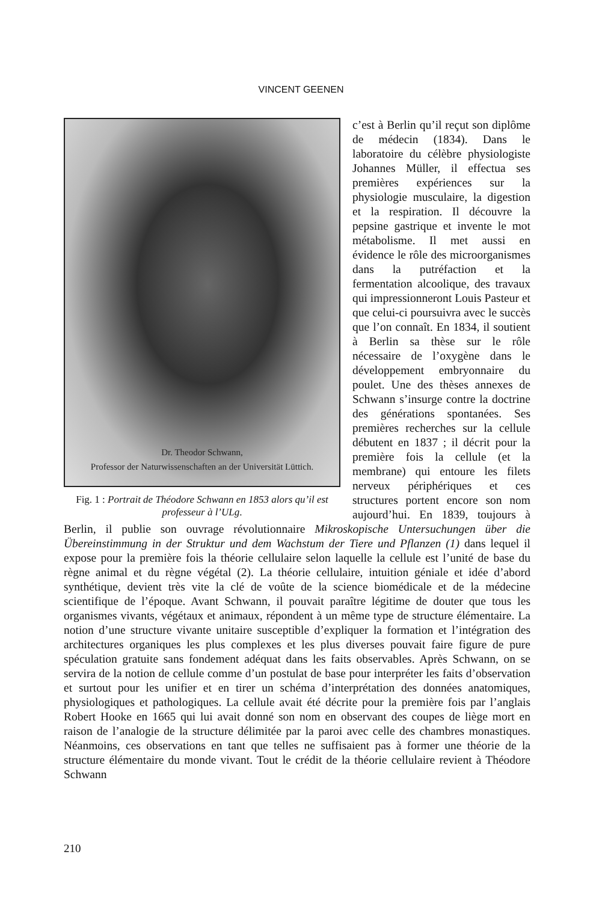VINCENT GEENEN
Dr. Theodor Schwann,
Professor der Naturwissenschaften an der Universität Lüttich.
Fig. 1 : Portrait de Théodore Schwann en 1853 alors qu’il est professeur à l’ULg.
c’est à Berlin qu’il reçut son diplôme de médecin (1834). Dans le laboratoire du célèbre physiologiste Johannes Müller, il effectua ses premières expériences sur la physiologie musculaire, la digestion et la respiration. Il découvre la pepsine gastrique et invente le mot métabolisme. Il met aussi en évidence le rôle des microorganismes dans la putréfaction et la fermentation alcoolique, des travaux qui impressionneront Louis Pasteur et que celui-ci poursuivra avec le succès que l’on connaît. En 1834, il soutient à Berlin sa thèse sur le rôle nécessaire de l’oxygène dans le développement embryonnaire du poulet. Une des thèses annexes de Schwann s’insurge contre la doctrine des générations spontanées. Ses premières recherches sur la cellule débutent en 1837 ; il décrit pour la première fois la cellule (et la membrane) qui entoure les filets nerveux périphériques et ces structures portent encore son nom aujourd’hui. En 1839, toujours à Berlin, il publie son ouvrage révolutionnaire Mikroskopische Untersuchungen über die Übereinstimmung in der Struktur und dem Wachstum der Tiere und Pflanzen (1) dans lequel il expose pour la première fois la théorie cellulaire selon laquelle la cellule est l’unité de base du règne animal et du règne végétal (2). La théorie cellulaire, intuition géniale et idée d’abord synthétique, devient très vite la clé de voûte de la science biomédicale et de la médecine scientifique de l’époque. Avant Schwann, il pouvait paraître légitime de douter que tous les organismes vivants, végétaux et animaux, répondent à un même type de structure élémentaire. La notion d’une structure vivante unitaire susceptible d’expliquer la formation et l’intégration des architectures organiques les plus complexes et les plus diverses pouvait faire figure de pure spéculation gratuite sans fondement adéquat dans les faits observables. Après Schwann, on se servira de la notion de cellule comme d’un postulat de base pour interpréter les faits d’observation et surtout pour les unifier et en tirer un schéma d’interprétation des données anatomiques, physiologiques et pathologiques. La cellule avait été décrite pour la première fois par l’anglais Robert Hooke en 1665 qui lui avait donné son nom en observant des coupes de liège mort en raison de l’analogie de la structure délimitée par la paroi avec celle des chambres monastiques. Néanmoins, ces observations en tant que telles ne suffisaient pas à former une théorie de la structure élémentaire du monde vivant. Tout le crédit de la théorie cellulaire revient à Théodore Schwann
210